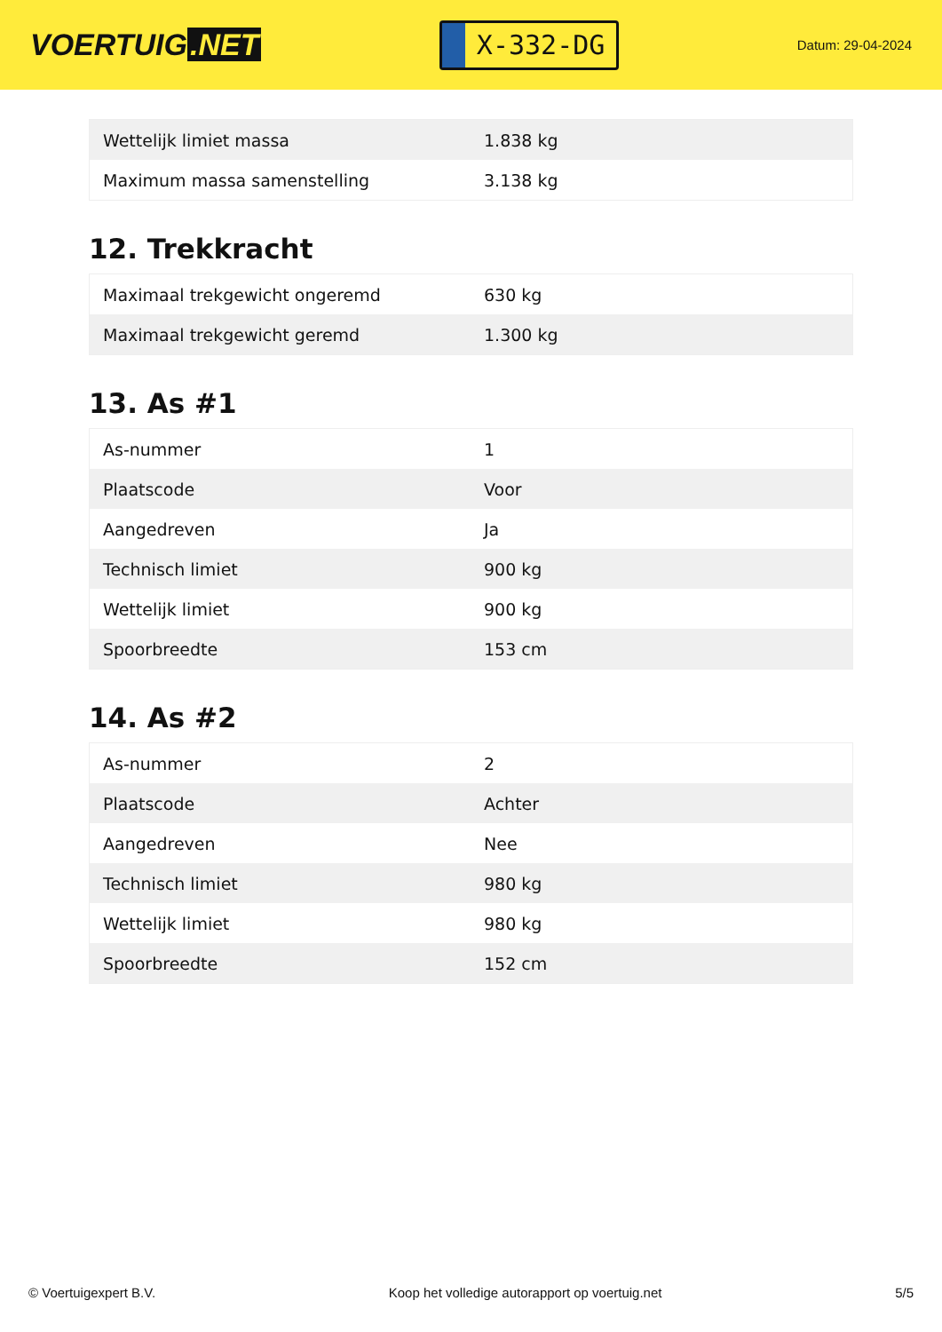VOERTUIG.NET
X-332-DG
Datum: 29-04-2024
| Wettelijk limiet massa | 1.838 kg |
| Maximum massa samenstelling | 3.138 kg |
12. Trekkracht
| Maximaal trekgewicht ongeremd | 630 kg |
| Maximaal trekgewicht geremd | 1.300 kg |
13. As #1
| As-nummer | 1 |
| Plaatscode | Voor |
| Aangedreven | Ja |
| Technisch limiet | 900 kg |
| Wettelijk limiet | 900 kg |
| Spoorbreedte | 153 cm |
14. As #2
| As-nummer | 2 |
| Plaatscode | Achter |
| Aangedreven | Nee |
| Technisch limiet | 980 kg |
| Wettelijk limiet | 980 kg |
| Spoorbreedte | 152 cm |
© Voertuigexpert B.V. Koop het volledige autorapport op voertuig.net 5/5